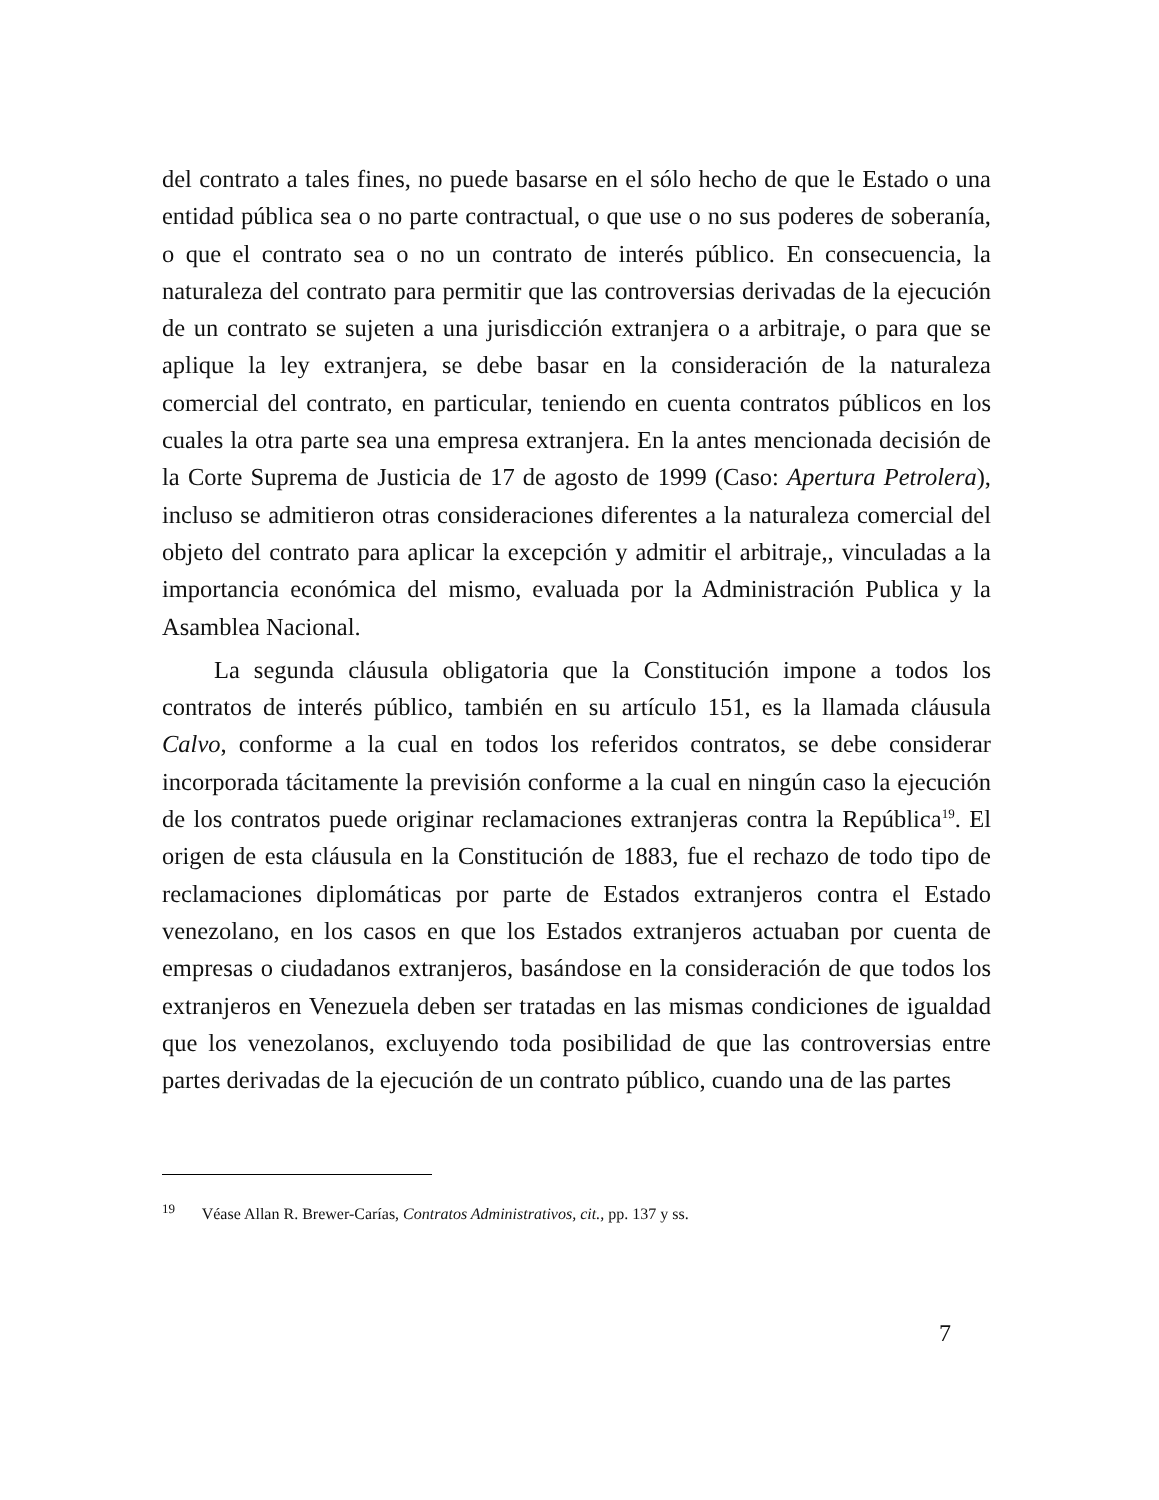del contrato a tales fines, no puede basarse en el sólo hecho de que le Estado o una entidad pública sea o no parte contractual, o que use o no sus poderes de soberanía, o que el contrato sea o no un contrato de interés público. En consecuencia, la naturaleza del contrato para permitir que las controversias derivadas de la ejecución de un contrato se sujeten a una jurisdicción extranjera o a arbitraje, o para que se aplique la ley extranjera, se debe basar en la consideración de la naturaleza comercial del contrato, en particular, teniendo en cuenta contratos públicos en los cuales la otra parte sea una empresa extranjera. En la antes mencionada decisión de la Corte Suprema de Justicia de 17 de agosto de 1999 (Caso: Apertura Petrolera), incluso se admitieron otras consideraciones diferentes a la naturaleza comercial del objeto del contrato para aplicar la excepción y admitir el arbitraje,, vinculadas a la importancia económica del mismo, evaluada por la Administración Publica y la Asamblea Nacional.
La segunda cláusula obligatoria que la Constitución impone a todos los contratos de interés público, también en su artículo 151, es la llamada cláusula Calvo, conforme a la cual en todos los referidos contratos, se debe considerar incorporada tácitamente la previsión conforme a la cual en ningún caso la ejecución de los contratos puede originar reclamaciones extranjeras contra la República<sup>19</sup>. El origen de esta cláusula en la Constitución de 1883, fue el rechazo de todo tipo de reclamaciones diplomáticas por parte de Estados extranjeros contra el Estado venezolano, en los casos en que los Estados extranjeros actuaban por cuenta de empresas o ciudadanos extranjeros, basándose en la consideración de que todos los extranjeros en Venezuela deben ser tratadas en las mismas condiciones de igualdad que los venezolanos, excluyendo toda posibilidad de que las controversias entre partes derivadas de la ejecución de un contrato público, cuando una de las partes
<sup>19</sup> Véase Allan R. Brewer-Carías, Contratos Administrativos, cit., pp. 137 y ss.
7